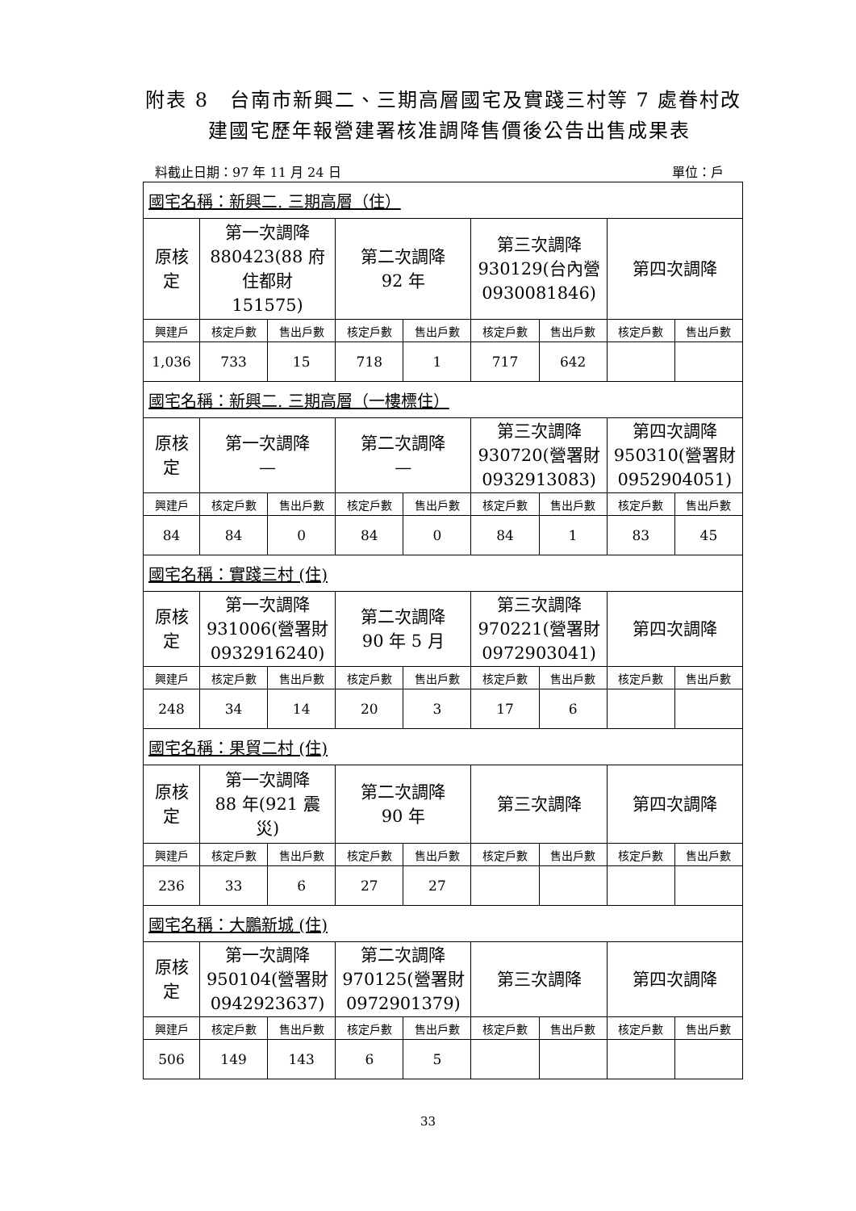附表 8　台南市新興二、三期高層國宅及實踐三村等 7 處眷村改
　　　建國宅歷年報營建署核准調降售價後公告出售成果表
料截止日期：97 年 11 月 24 日 單位：戶
| 國宅名稱：新興二. 三期高層（住） | | | | | | | | |
| 原核 定 | 第一次調降 880423(88 府 住都財 151575) | | 第二次調降 92 年 | | 第三次調降 930129(台內營 0930081846) | | 第四次調降 | |
| 興建戶 | 核定戶數 | 售出戶數 | 核定戶數 | 售出戶數 | 核定戶數 | 售出戶數 | 核定戶數 | 售出戶數 |
| 1,036 | 733 | 15 | 718 | 1 | 717 | 642 | | |
| 國宅名稱：新興二. 三期高層（一樓標住） | | | | | | | | |
| 原核 定 | 第一次調降 — | | 第二次調降 — | | 第三次調降 930720(營署財 0932913083) | | 第四次調降 950310(營署財 0952904051) | |
| 興建戶 | 核定戶數 | 售出戶數 | 核定戶數 | 售出戶數 | 核定戶數 | 售出戶數 | 核定戶數 | 售出戶數 |
| 84 | 84 | 0 | 84 | 0 | 84 | 1 | 83 | 45 |
| 國宅名稱：實踐三村 (住) | | | | | | | | |
| 原核 定 | 第一次調降 931006(營署財 0932916240) | | 第二次調降 90 年 5 月 | | 第三次調降 970221(營署財 0972903041) | | 第四次調降 | |
| 興建戶 | 核定戶數 | 售出戶數 | 核定戶數 | 售出戶數 | 核定戶數 | 售出戶數 | 核定戶數 | 售出戶數 |
| 248 | 34 | 14 | 20 | 3 | 17 | 6 | | |
| 國宅名稱：果貿二村 (住) | | | | | | | | |
| 原核 定 | 第一次調降 88 年(921 震 災) | | 第二次調降 90 年 | | 第三次調降 | | 第四次調降 | |
| 興建戶 | 核定戶數 | 售出戶數 | 核定戶數 | 售出戶數 | 核定戶數 | 售出戶數 | 核定戶數 | 售出戶數 |
| 236 | 33 | 6 | 27 | 27 | | | | |
| 國宅名稱：大鵬新城 (住) | | | | | | | | |
| 原核 定 | 第一次調降 950104(營署財 0942923637) | | 第二次調降 970125(營署財 0972901379) | | 第三次調降 | | 第四次調降 | |
| 興建戶 | 核定戶數 | 售出戶數 | 核定戶數 | 售出戶數 | 核定戶數 | 售出戶數 | 核定戶數 | 售出戶數 |
| 506 | 149 | 143 | 6 | 5 | | | | |
33